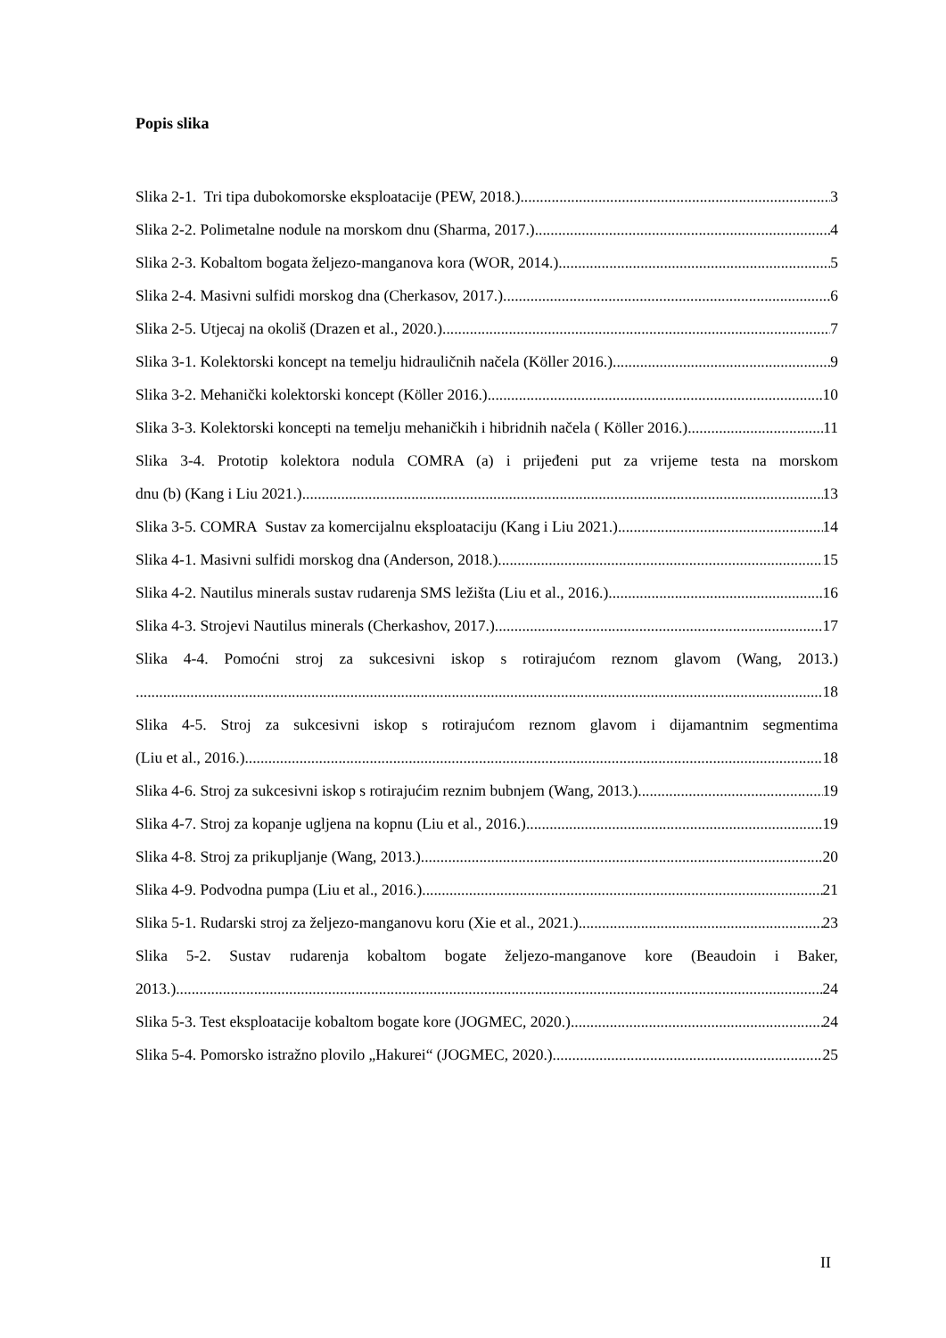Popis slika
Slika 2-1. Tri tipa dubokomorske eksploatacije (PEW, 2018.) 3
Slika 2-2. Polimetalne nodule na morskom dnu (Sharma, 2017.) 4
Slika 2-3. Kobaltom bogata željezo-manganova kora (WOR, 2014.) 5
Slika 2-4. Masivni sulfidi morskog dna (Cherkasov, 2017.) 6
Slika 2-5. Utjecaj na okoliš (Drazen et al., 2020.) 7
Slika 3-1. Kolektorski koncept na temelju hidrauličnih načela (Köller 2016.) 9
Slika 3-2. Mehanički kolektorski koncept (Köller 2016.) 10
Slika 3-3. Kolektorski koncepti na temelju mehaničkih i hibridnih načela ( Köller 2016.) 11
Slika 3-4. Prototip kolektora nodula COMRA (a) i prijeđeni put za vrijeme testa na morskom
dnu (b) (Kang i Liu 2021.) 13
Slika 3-5. COMRA Sustav za komercijalnu eksploataciju (Kang i Liu 2021.) 14
Slika 4-1. Masivni sulfidi morskog dna (Anderson, 2018.) 15
Slika 4-2. Nautilus minerals sustav rudarenja SMS ležišta (Liu et al., 2016.) 16
Slika 4-3. Strojevi Nautilus minerals (Cherkashov, 2017.) 17
Slika 4-4. Pomoćni stroj za sukcesivni iskop s rotirajućom reznom glavom (Wang, 2013.)
18
Slika 4-5. Stroj za sukcesivni iskop s rotirajućom reznom glavom i dijamantnim segmentima
(Liu et al., 2016.) 18
Slika 4-6. Stroj za sukcesivni iskop s rotirajućim reznim bubnjem (Wang, 2013.) 19
Slika 4-7. Stroj za kopanje ugljena na kopnu (Liu et al., 2016.) 19
Slika 4-8. Stroj za prikupljanje (Wang, 2013.) 20
Slika 4-9. Podvodna pumpa (Liu et al., 2016.) 21
Slika 5-1. Rudarski stroj za željezo-manganovu koru (Xie et al., 2021.) 23
Slika 5-2. Sustav rudarenja kobaltom bogate željezo-manganove kore (Beaudoin i Baker,
2013.) 24
Slika 5-3. Test eksploatacije kobaltom bogate kore (JOGMEC, 2020.) 24
Slika 5-4. Pomorsko istražno plovilo „Hakurei“ (JOGMEC, 2020.) 25
II